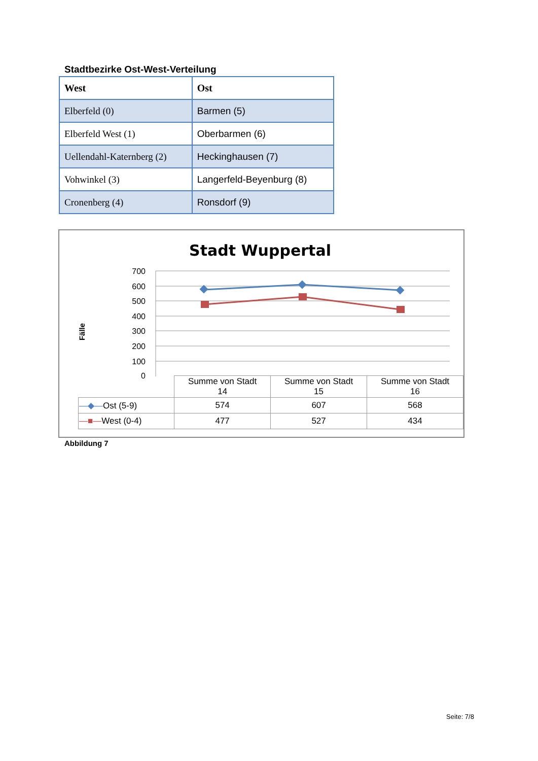Stadtbezirke Ost-West-Verteilung
| West | Ost |
| --- | --- |
| Elberfeld (0) | Barmen (5) |
| Elberfeld West (1) | Oberbarmen (6) |
| Uellendahl-Katernberg (2) | Heckinghausen (7) |
| Vohwinkel (3) | Langerfeld-Beyenburg (8) |
| Cronenberg (4) | Ronsdorf (9) |
Stadt Wuppertal
Fälle
700
600
500
400
300
200
100
0
| | Summe von Stadt 14 | Summe von Stadt 15 | Summe von Stadt 16 |
| —◆— Ost (5-9) | 574 | 607 | 568 |
| —■— West (0-4) | 477 | 527 | 434 |
Abbildung 7
Seite: 7/8